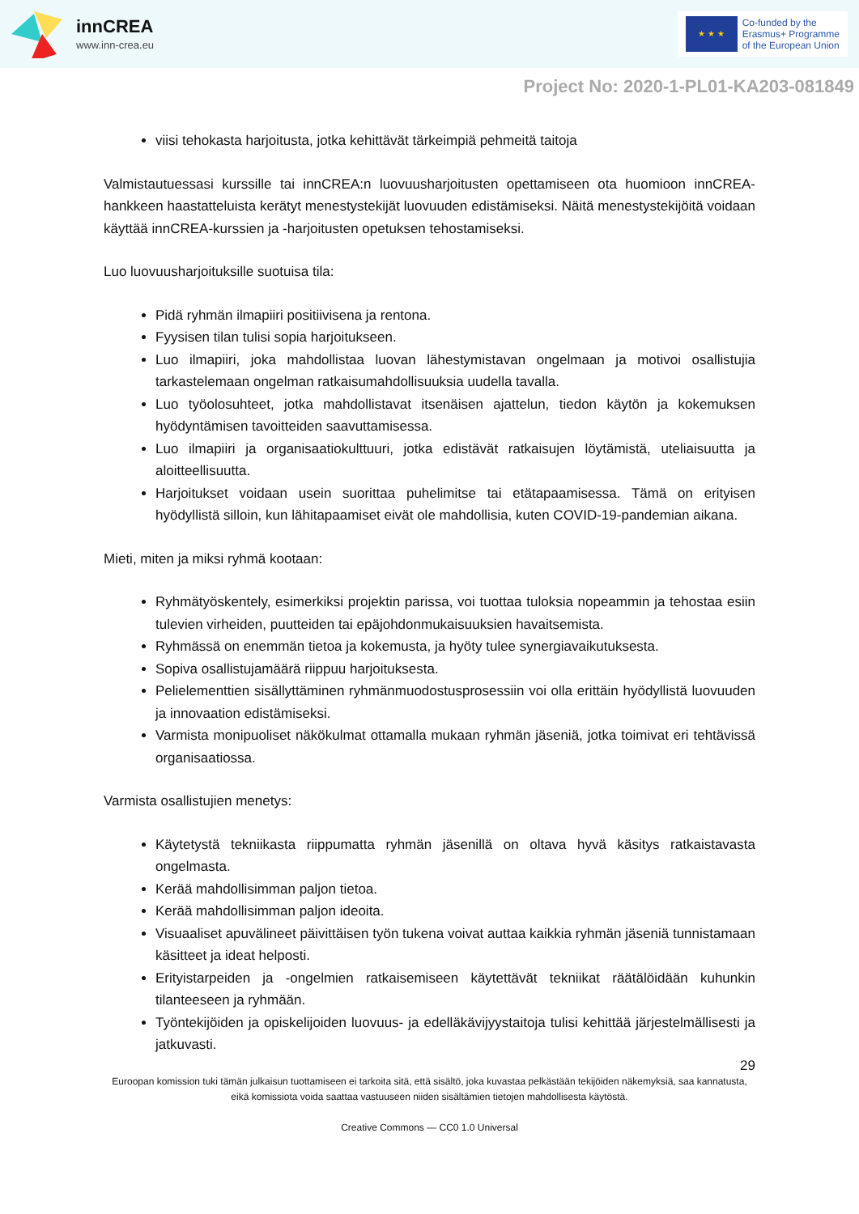innCREA
www.inn-crea.eu
★ ★ ★
Co-funded by the
Erasmus+ Programme
of the European Union
Project No: 2020-1-PL01-KA203-081849
viisi tehokasta harjoitusta, jotka kehittävät tärkeimpiä pehmeitä taitoja
Valmistautuessasi kurssille tai innCREA:n luovuusharjoitusten opettamiseen ota huomioon innCREA-hankkeen haastatteluista kerätyt menestystekijät luovuuden edistämiseksi. Näitä menestystekijöitä voidaan käyttää innCREA-kurssien ja -harjoitusten opetuksen tehostamiseksi.
Luo luovuusharjoituksille suotuisa tila:
Pidä ryhmän ilmapiiri positiivisena ja rentona.
Fyysisen tilan tulisi sopia harjoitukseen.
Luo ilmapiiri, joka mahdollistaa luovan lähestymistavan ongelmaan ja motivoi osallistujia tarkastelemaan ongelman ratkaisumahdollisuuksia uudella tavalla.
Luo työolosuhteet, jotka mahdollistavat itsenäisen ajattelun, tiedon käytön ja kokemuksen hyödyntämisen tavoitteiden saavuttamisessa.
Luo ilmapiiri ja organisaatiokulttuuri, jotka edistävät ratkaisujen löytämistä, uteliaisuutta ja aloitteellisuutta.
Harjoitukset voidaan usein suorittaa puhelimitse tai etätapaamisessa. Tämä on erityisen hyödyllistä silloin, kun lähitapaamiset eivät ole mahdollisia, kuten COVID-19-pandemian aikana.
Mieti, miten ja miksi ryhmä kootaan:
Ryhmätyöskentely, esimerkiksi projektin parissa, voi tuottaa tuloksia nopeammin ja tehostaa esiin tulevien virheiden, puutteiden tai epäjohdonmukaisuuksien havaitsemista.
Ryhmässä on enemmän tietoa ja kokemusta, ja hyöty tulee synergiavaikutuksesta.
Sopiva osallistujamäärä riippuu harjoituksesta.
Pelielementtien sisällyttäminen ryhmänmuodostusprosessiin voi olla erittäin hyödyllistä luovuuden ja innovaation edistämiseksi.
Varmista monipuoliset näkökulmat ottamalla mukaan ryhmän jäseniä, jotka toimivat eri tehtävissä organisaatiossa.
Varmista osallistujien menetys:
Käytetystä tekniikasta riippumatta ryhmän jäsenillä on oltava hyvä käsitys ratkaistavasta ongelmasta.
Kerää mahdollisimman paljon tietoa.
Kerää mahdollisimman paljon ideoita.
Visuaaliset apuvälineet päivittäisen työn tukena voivat auttaa kaikkia ryhmän jäseniä tunnistamaan käsitteet ja ideat helposti.
Erityistarpeiden ja -ongelmien ratkaisemiseen käytettävät tekniikat räätälöidään kuhunkin tilanteeseen ja ryhmään.
Työntekijöiden ja opiskelijoiden luovuus- ja edelläkävijyystaitoja tulisi kehittää järjestelmällisesti ja jatkuvasti.
29
Euroopan komission tuki tämän julkaisun tuottamiseen ei tarkoita sitä, että sisältö, joka kuvastaa pelkästään tekijöiden näkemyksiä, saa kannatusta, eikä komissiota voida saattaa vastuuseen niiden sisältämien tietojen mahdollisesta käytöstä.
Creative Commons — CC0 1.0 Universal